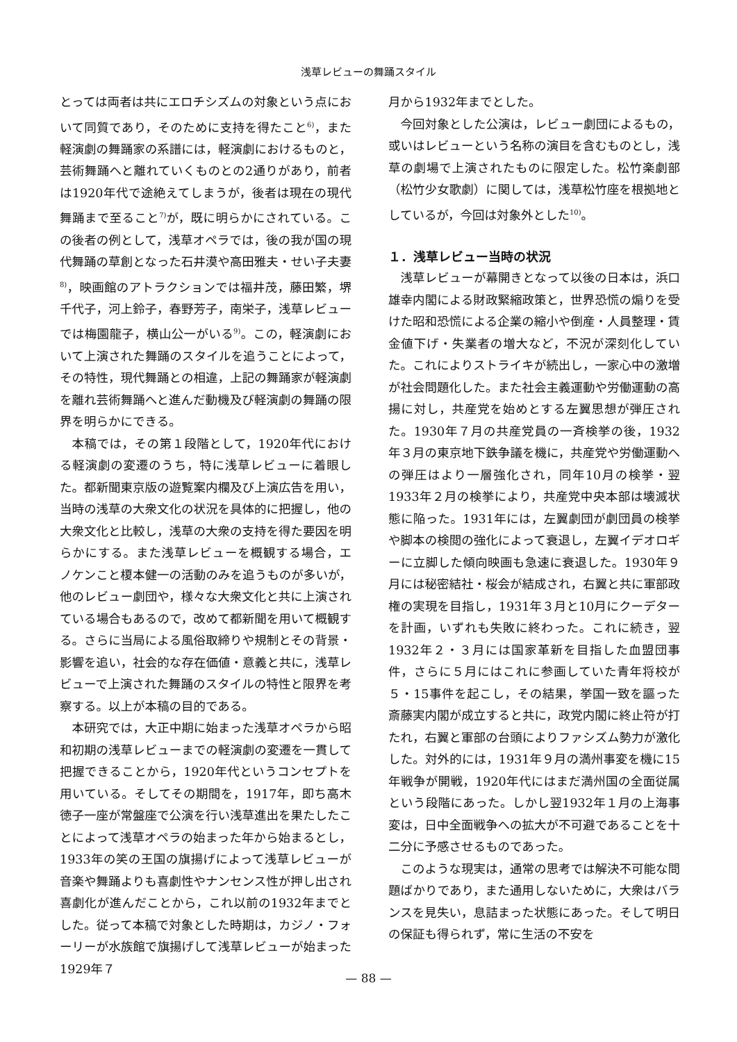浅草レビューの舞踊スタイル
とっては両者は共にエロチシズムの対象という点において同質であり，そのために支持を得たこと<sup>6)</sup>，また軽演劇の舞踊家の系譜には，軽演劇におけるものと，芸術舞踊へと離れていくものとの2通りがあり，前者は1920年代で途絶えてしまうが，後者は現在の現代舞踊まで至ること<sup>7)</sup>が，既に明らかにされている。この後者の例として，浅草オペラでは，後の我が国の現代舞踊の草創となった石井漠や高田雅夫・せい子夫妻<sup>8)</sup>，映画館のアトラクションでは福井茂，藤田繁，堺千代子，河上鈴子，春野芳子，南栄子，浅草レビューでは梅園龍子，横山公一がいる<sup>9)</sup>。この，軽演劇において上演された舞踊のスタイルを追うことによって，その特性，現代舞踊との相違，上記の舞踊家が軽演劇を離れ芸術舞踊へと進んだ動機及び軽演劇の舞踊の限界を明らかにできる。
本稿では，その第１段階として，1920年代における軽演劇の変遷のうち，特に浅草レビューに着眼した。都新聞東京版の遊覧案内欄及び上演広告を用い，当時の浅草の大衆文化の状況を具体的に把握し，他の大衆文化と比較し，浅草の大衆の支持を得た要因を明らかにする。また浅草レビューを概観する場合，エノケンこと榎本健一の活動のみを追うものが多いが，他のレビュー劇団や，様々な大衆文化と共に上演されている場合もあるので，改めて都新聞を用いて概観する。さらに当局による風俗取締りや規制とその背景・影響を追い，社会的な存在価値・意義と共に，浅草レビューで上演された舞踊のスタイルの特性と限界を考察する。以上が本稿の目的である。
本研究では，大正中期に始まった浅草オペラから昭和初期の浅草レビューまでの軽演劇の変遷を一貫して把握できることから，1920年代というコンセプトを用いている。そしてその期間を，1917年，即ち高木徳子一座が常盤座で公演を行い浅草進出を果たしたことによって浅草オペラの始まった年から始まるとし，1933年の笑の王国の旗揚げによって浅草レビューが音楽や舞踊よりも喜劇性やナンセンス性が押し出され喜劇化が進んだことから，これ以前の1932年までとした。従って本稿で対象とした時期は，カジノ・フォーリーが水族館で旗揚げして浅草レビューが始まった1929年７
月から1932年までとした。
今回対象とした公演は，レビュー劇団によるもの，或いはレビューという名称の演目を含むものとし，浅草の劇場で上演されたものに限定した。松竹楽劇部（松竹少女歌劇）に関しては，浅草松竹座を根拠地としているが，今回は対象外とした<sup>10)</sup>。
１．浅草レビュー当時の状況
浅草レビューが幕開きとなって以後の日本は，浜口雄幸内閣による財政緊縮政策と，世界恐慌の煽りを受けた昭和恐慌による企業の縮小や倒産・人員整理・賃金値下げ・失業者の増大など，不況が深刻化していた。これによりストライキが続出し，一家心中の激増が社会問題化した。また社会主義運動や労働運動の高揚に対し，共産党を始めとする左翼思想が弾圧された。1930年７月の共産党員の一斉検挙の後，1932年３月の東京地下鉄争議を機に，共産党や労働運動への弾圧はより一層強化され，同年10月の検挙・翌1933年２月の検挙により，共産党中央本部は壊滅状態に陥った。1931年には，左翼劇団が劇団員の検挙や脚本の検閲の強化によって衰退し，左翼イデオロギーに立脚した傾向映画も急速に衰退した。1930年９月には秘密結社・桜会が結成され，右翼と共に軍部政権の実現を目指し，1931年３月と10月にクーデターを計画，いずれも失敗に終わった。これに続き，翌1932年２・３月には国家革新を目指した血盟団事件，さらに５月にはこれに参画していた青年将校が５・15事件を起こし，その結果，挙国一致を謳った斎藤実内閣が成立すると共に，政党内閣に終止符が打たれ，右翼と軍部の台頭によりファシズム勢力が激化した。対外的には，1931年９月の満州事変を機に15年戦争が開戦，1920年代にはまだ満州国の全面従属という段階にあった。しかし翌1932年１月の上海事変は，日中全面戦争への拡大が不可避であることを十二分に予感させるものであった。
このような現実は，通常の思考では解決不可能な問題ばかりであり，また通用しないために，大衆はバランスを見失い，息詰まった状態にあった。そして明日の保証も得られず，常に生活の不安を
— 88 —